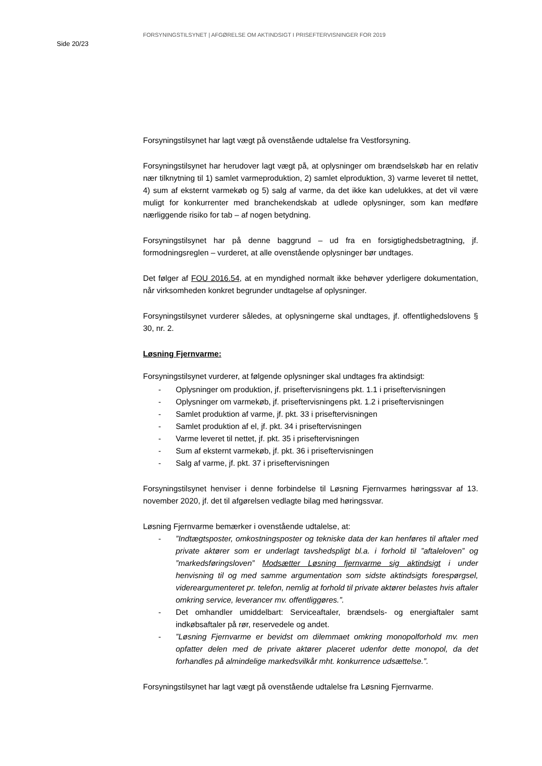Side 20/23
FORSYNINGSTILSYNET | AFGØRELSE OM AKTINDSIGT I PRISEFTERVISNINGER FOR 2019
Forsyningstilsynet har lagt vægt på ovenstående udtalelse fra Vestforsyning.
Forsyningstilsynet har herudover lagt vægt på, at oplysninger om brændselskøb har en relativ nær tilknytning til 1) samlet varmeproduktion, 2) samlet elproduktion, 3) varme leveret til nettet, 4) sum af eksternt varmekøb og 5) salg af varme, da det ikke kan udelukkes, at det vil være muligt for konkurrenter med branchekendskab at udlede oplysninger, som kan medføre nærliggende risiko for tab – af nogen betydning.
Forsyningstilsynet har på denne baggrund – ud fra en forsigtighedsbetragtning, jf. formodningsreglen – vurderet, at alle ovenstående oplysninger bør undtages.
Det følger af FOU 2016.54, at en myndighed normalt ikke behøver yderligere dokumentation, når virksomheden konkret begrunder undtagelse af oplysninger.
Forsyningstilsynet vurderer således, at oplysningerne skal undtages, jf. offentlighedslovens § 30, nr. 2.
Løsning Fjernvarme:
Forsyningstilsynet vurderer, at følgende oplysninger skal undtages fra aktindsigt:
- Oplysninger om produktion, jf. priseftervisningens pkt. 1.1 i priseftervisningen
- Oplysninger om varmekøb, jf. priseftervisningens pkt. 1.2 i priseftervisningen
- Samlet produktion af varme, jf. pkt. 33 i priseftervisningen
- Samlet produktion af el, jf. pkt. 34 i priseftervisningen
- Varme leveret til nettet, jf. pkt. 35 i priseftervisningen
- Sum af eksternt varmekøb, jf. pkt. 36 i priseftervisningen
- Salg af varme, jf. pkt. 37 i priseftervisningen
Forsyningstilsynet henviser i denne forbindelse til Løsning Fjernvarmes høringssvar af 13. november 2020, jf. det til afgørelsen vedlagte bilag med høringssvar.
Løsning Fjernvarme bemærker i ovenstående udtalelse, at:
-”Indtægtsposter, omkostningsposter og tekniske data der kan henføres til aftaler med private aktører som er underlagt tavshedspligt bl.a. i forhold til ”aftaleloven” og ”markedsføringsloven” Modsætter Løsning fjernvarme sig aktindsigt i under henvisning til og med samme argumentation som sidste aktindsigts forespørgsel, videreargumenteret pr. telefon, nemlig at forhold til private aktører belastes hvis aftaler omkring service, leverancer mv. offentliggøres.”.
- Det omhandler umiddelbart: Serviceaftaler, brændsels- og energiaftaler samt indkøbsaftaler på rør, reservedele og andet.
-”Løsning Fjernvarme er bevidst om dilemmaet omkring monopolforhold mv. men opfatter delen med de private aktører placeret udenfor dette monopol, da det forhandles på almindelige markedsvilkår mht. konkurrence udsættelse.”.
Forsyningstilsynet har lagt vægt på ovenstående udtalelse fra Løsning Fjernvarme.